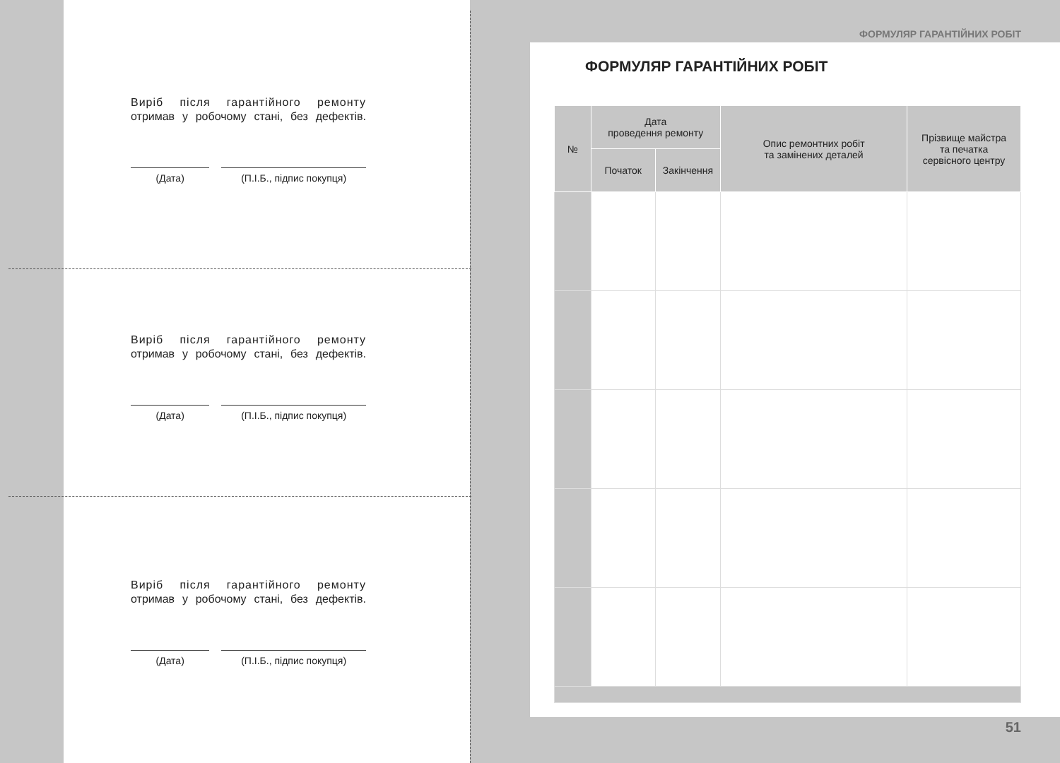Виріб після гарантійного ремонту
отримав у робочому стані, без дефектів.
(Дата) (П.І.Б., підпис покупця)
Виріб після гарантійного ремонту
отримав у робочому стані, без дефектів.
(Дата) (П.І.Б., підпис покупця)
Виріб після гарантійного ремонту
отримав у робочому стані, без дефектів.
(Дата) (П.І.Б., підпис покупця)
ФОРМУЛЯР ГАРАНТІЙНИХ РОБІТ
ФОРМУЛЯР ГАРАНТІЙНИХ РОБІТ
| № | Дата проведення ремонту | | Опис ремонтних робіт та замінених деталей | Прізвище майстра та печатка сервісного центру |
| --- | --- | --- | --- | --- |
| | Початок | Закінчення | | |
51